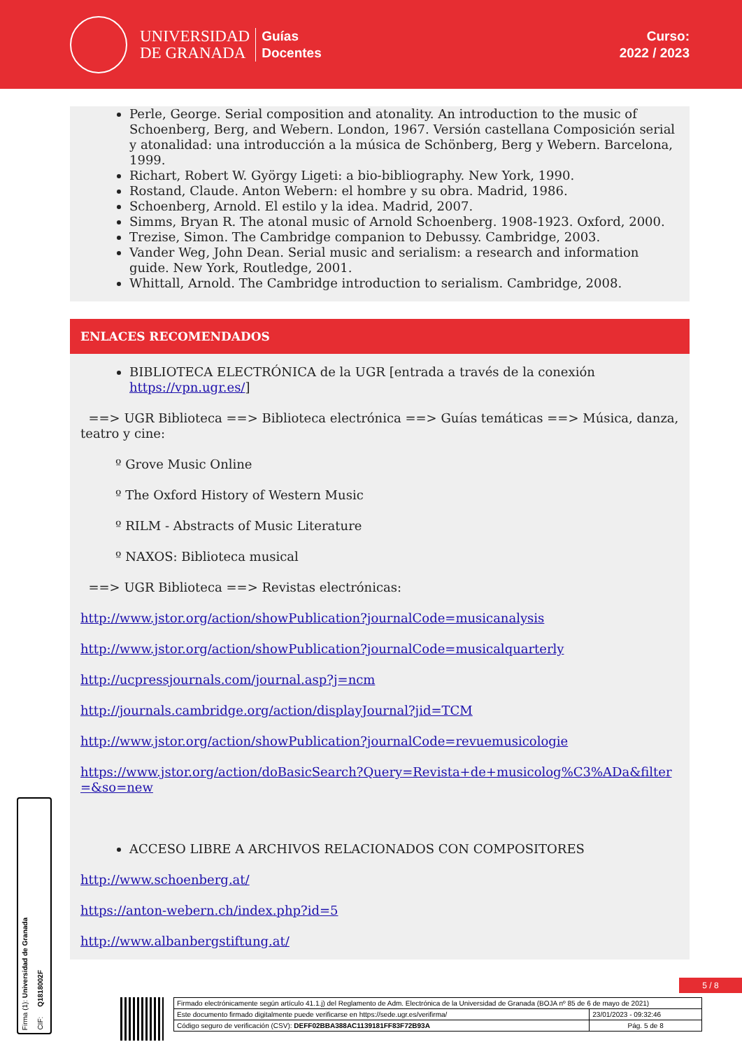UNIVERSIDAD
DE GRANADA
Guías
Docentes
Curso:
2022 / 2023
Perle, George. Serial composition and atonality. An introduction to the music of Schoenberg, Berg, and Webern. London, 1967. Versión castellana Composición serial y atonalidad: una introducción a la música de Schönberg, Berg y Webern. Barcelona, 1999.
Richart, Robert W. György Ligeti: a bio-bibliography. New York, 1990.
Rostand, Claude. Anton Webern: el hombre y su obra. Madrid, 1986.
Schoenberg, Arnold. El estilo y la idea. Madrid, 2007.
Simms, Bryan R. The atonal music of Arnold Schoenberg. 1908-1923. Oxford, 2000.
Trezise, Simon. The Cambridge companion to Debussy. Cambridge, 2003.
Vander Weg, John Dean. Serial music and serialism: a research and information guide. New York, Routledge, 2001.
Whittall, Arnold. The Cambridge introduction to serialism. Cambridge, 2008.
ENLACES RECOMENDADOS
BIBLIOTECA ELECTRÓNICA de la UGR [entrada a través de la conexión https://vpn.ugr.es/]
==> UGR Biblioteca ==> Biblioteca electrónica ==> Guías temáticas ==> Música, danza, teatro y cine:
º Grove Music Online
º The Oxford History of Western Music
º RILM - Abstracts of Music Literature
º NAXOS: Biblioteca musical
==> UGR Biblioteca ==> Revistas electrónicas:
http://www.jstor.org/action/showPublication?journalCode=musicanalysis
http://www.jstor.org/action/showPublication?journalCode=musicalquarterly
http://ucpressjournals.com/journal.asp?j=ncm
http://journals.cambridge.org/action/displayJournal?jid=TCM
http://www.jstor.org/action/showPublication?journalCode=revuemusicologie
https://www.jstor.org/action/doBasicSearch?Query=Revista+de+musicolog%C3%ADa&filter=&so=new
ACCESO LIBRE A ARCHIVOS RELACIONADOS CON COMPOSITORES
http://www.schoenberg.at/
https://anton-webern.ch/index.php?id=5
http://www.albanbergstiftung.at/
Firma (1): Universidad de Granada
CIF: Q1818002F
5 / 8
| Firmado electrónicamente según artículo 41.1.j) del Reglamento de Adm. Electrónica de la Universidad de Granada (BOJA nº 85 de 6 de mayo de 2021) | |
| Este documento firmado digitalmente puede verificarse en https://sede.ugr.es/verifirma/ | 23/01/2023 - 09:32:46 |
| Código seguro de verificación (CSV): DEFF02BBA388AC1139181FF83F72B93A | Pág. 5 de 8 |